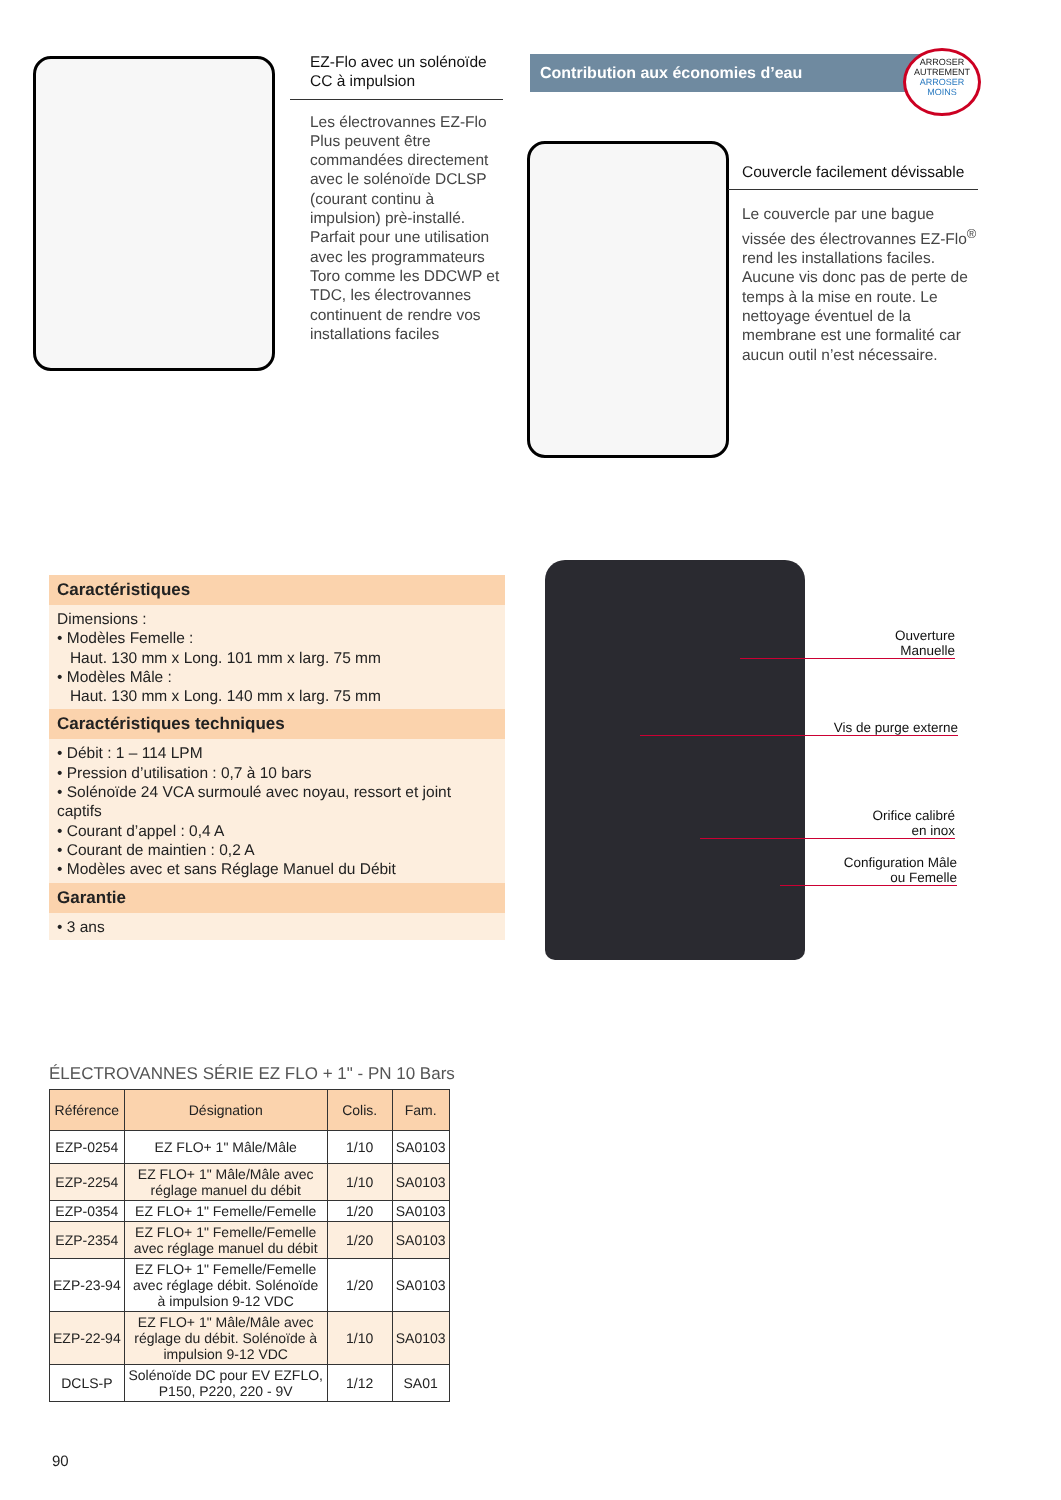EZ-Flo avec un solénoïde CC à impulsion
Les électrovannes EZ-Flo Plus peuvent être commandées directement avec le solénoïde DCLSP (courant continu à impulsion) prè-installé. Parfait pour une utilisation avec les programmateurs Toro comme les DDCWP et TDC, les électrovannes continuent de rendre vos installations faciles
Contribution aux économies d’eau
ARROSER AUTREMENT
ARROSER MOINS
Couvercle facilement dévissable
Le couvercle par une bague vissée des électrovannes EZ-Flo<sup>®</sup> rend les installations faciles. Aucune vis donc pas de perte de temps à la mise en route. Le nettoyage éventuel de la membrane est une formalité car aucun outil n’est nécessaire.
Caractéristiques
Dimensions :
• Modèles Femelle :
Haut. 130 mm x Long. 101 mm x larg. 75 mm
• Modèles Mâle :
Haut. 130 mm x Long. 140 mm x larg. 75 mm
Caractéristiques techniques
• Débit : 1 – 114 LPM
• Pression d’utilisation : 0,7 à 10 bars
• Solénoïde 24 VCA surmoulé avec noyau, ressort et joint captifs
• Courant d’appel : 0,4 A
• Courant de maintien : 0,2 A
• Modèles avec et sans Réglage Manuel du Débit
Garantie
• 3 ans
Ouverture
Manuelle
Vis de purge externe
Orifice calibré
en inox
Configuration Mâle
ou Femelle
ÉLECTROVANNES SÉRIE EZ FLO + 1" - PN 10 Bars
| Référence | Désignation | Colis. | Fam. |
| --- | --- | --- | --- |
| EZP-0254 | EZ FLO+ 1" Mâle/Mâle | 1/10 | SA0103 |
| EZP-2254 | EZ FLO+ 1" Mâle/Mâle avec réglage manuel du débit | 1/10 | SA0103 |
| EZP-0354 | EZ FLO+ 1" Femelle/Femelle | 1/20 | SA0103 |
| EZP-2354 | EZ FLO+ 1" Femelle/Femelle avec réglage manuel du débit | 1/20 | SA0103 |
| EZP-23-94 | EZ FLO+ 1" Femelle/Femelle avec réglage débit. Solénoïde à impulsion 9-12 VDC | 1/20 | SA0103 |
| EZP-22-94 | EZ FLO+ 1" Mâle/Mâle avec réglage du débit. Solénoïde à impulsion 9-12 VDC | 1/10 | SA0103 |
| DCLS-P | Solénoïde DC pour EV EZFLO, P150, P220, 220 - 9V | 1/12 | SA01 |
90